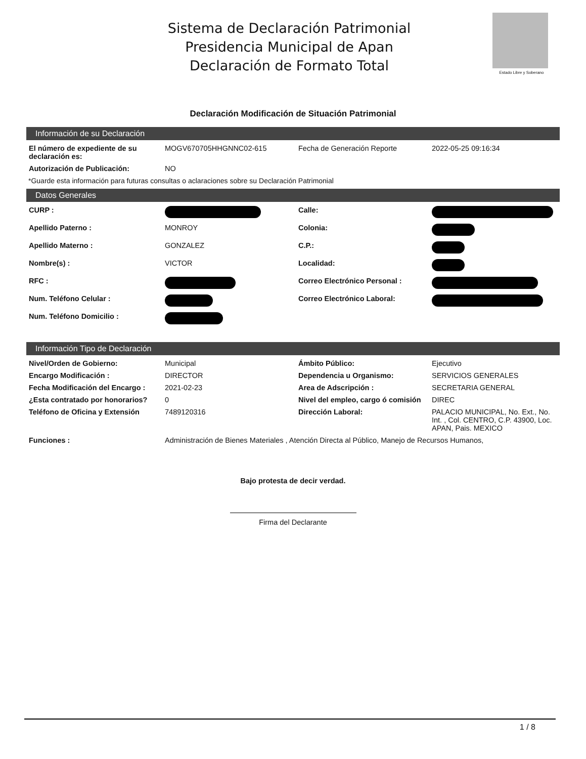Sistema de Declaración Patrimonial
Presidencia Municipal de Apan
Declaración de Formato Total
Estado Libre y Soberano
Declaración Modificación de Situación Patrimonial
Información de su Declaración
| El número de expediente de su declaración es: | MOGV670705HHGNNC02-615 | Fecha de Generación Reporte | 2022-05-25 09:16:34 |
| Autorización de Publicación: | NO | | |
*Guarde esta información para futuras consultas o aclaraciones sobre su Declaración Patrimonial
Datos Generales
| CURP : | | Calle: | |
| Apellido Paterno : | MONROY | Colonia: | |
| Apellido Materno : | GONZALEZ | C.P.: | |
| Nombre(s) : | VICTOR | Localidad: | |
| RFC : | | Correo Electrónico Personal : | |
| Num. Teléfono Celular : | | Correo Electrónico Laboral: | |
| Num. Teléfono Domicilio : | | | |
Información Tipo de Declaración
| Nivel/Orden de Gobierno: | Municipal | Ámbito Público: | Ejecutivo |
| Encargo Modificación : | DIRECTOR | Dependencia u Organismo: | SERVICIOS GENERALES |
| Fecha Modificación del Encargo : | 2021-02-23 | Area de Adscripción : | SECRETARIA GENERAL |
| ¿Esta contratado por honorarios? | 0 | Nivel del empleo, cargo ó comisión | DIREC |
| Teléfono de Oficina y Extensión | 7489120316 | Dirección Laboral: | PALACIO MUNICIPAL, No. Ext., No. Int. , Col. CENTRO, C.P. 43900, Loc. APAN, Pais. MEXICO |
| Funciones : | Administración de Bienes Materiales , Atención Directa al Público, Manejo de Recursos Humanos, | | |
Bajo protesta de decir verdad.
Firma del Declarante
1 / 8